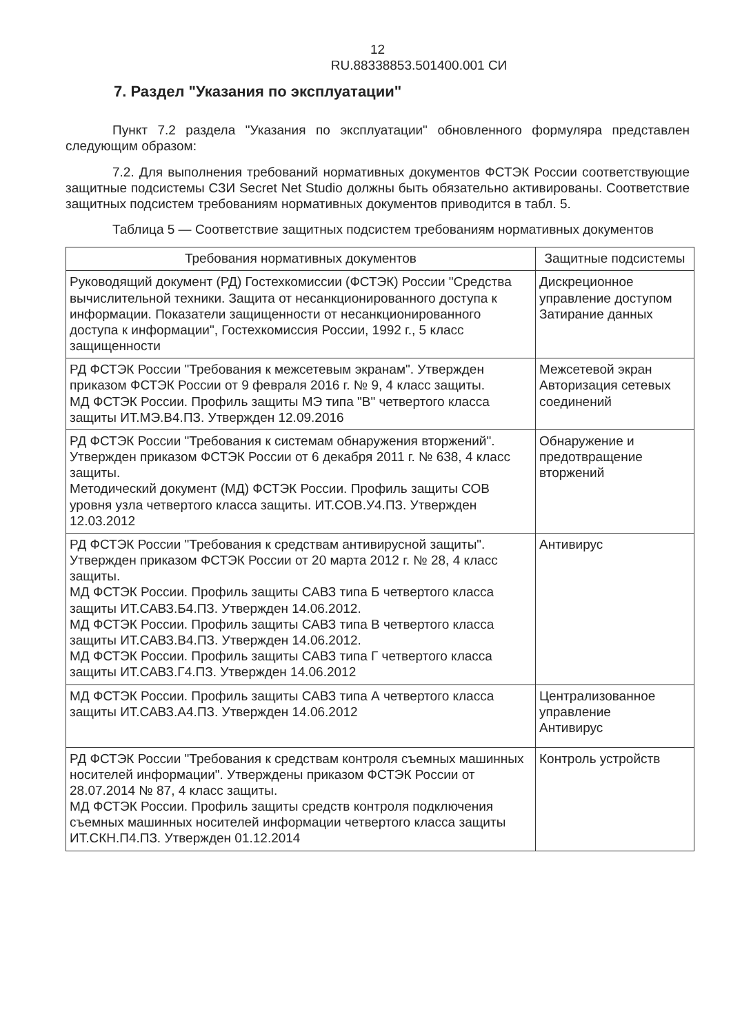12
RU.88338853.501400.001 СИ
7. Раздел "Указания по эксплуатации"
Пункт 7.2 раздела "Указания по эксплуатации" обновленного формуляра представлен следующим образом:
7.2. Для выполнения требований нормативных документов ФСТЭК России соответствующие защитные подсистемы СЗИ Secret Net Studio должны быть обязательно активированы. Соответствие защитных подсистем требованиям нормативных документов приводится в табл. 5.
Таблица 5 — Соответствие защитных подсистем требованиям нормативных документов
| Требования нормативных документов | Защитные подсистемы |
| --- | --- |
| Руководящий документ (РД) Гостехкомиссии (ФСТЭК) России "Средства вычислительной техники. Защита от несанкционированного доступа к информации. Показатели защищенности от несанкционированного доступа к информации", Гостехкомиссия России, 1992 г., 5 класс защищенности | Дискреционное управление доступом Затирание данных |
| РД ФСТЭК России "Требования к межсетевым экранам". Утвержден приказом ФСТЭК России от 9 февраля 2016 г. № 9, 4 класс защиты. МД ФСТЭК России. Профиль защиты МЭ типа "В" четвертого класса защиты ИТ.МЭ.В4.ПЗ. Утвержден 12.09.2016 | Межсетевой экран Авторизация сетевых соединений |
| РД ФСТЭК России "Требования к системам обнаружения вторжений". Утвержден приказом ФСТЭК России от 6 декабря 2011 г. № 638, 4 класс защиты. Методический документ (МД) ФСТЭК России. Профиль защиты СОВ уровня узла четвертого класса защиты. ИТ.СОВ.У4.ПЗ. Утвержден 12.03.2012 | Обнаружение и предотвращение вторжений |
| РД ФСТЭК России "Требования к средствам антивирусной защиты". Утвержден приказом ФСТЭК России от 20 марта 2012 г. № 28, 4 класс защиты. МД ФСТЭК России. Профиль защиты САВЗ типа Б четвертого класса защиты ИТ.САВЗ.Б4.ПЗ. Утвержден 14.06.2012. МД ФСТЭК России. Профиль защиты САВЗ типа В четвертого класса защиты ИТ.САВЗ.В4.ПЗ. Утвержден 14.06.2012. МД ФСТЭК России. Профиль защиты САВЗ типа Г четвертого класса защиты ИТ.САВЗ.Г4.ПЗ. Утвержден 14.06.2012 | Антивирус |
| МД ФСТЭК России. Профиль защиты САВЗ типа А четвертого класса защиты ИТ.САВЗ.А4.ПЗ. Утвержден 14.06.2012 | Централизованное управление Антивирус |
| РД ФСТЭК России "Требования к средствам контроля съемных машинных носителей информации". Утверждены приказом ФСТЭК России от 28.07.2014 № 87, 4 класс защиты. МД ФСТЭК России. Профиль защиты средств контроля подключения съемных машинных носителей информации четвертого класса защиты ИТ.СКН.П4.ПЗ. Утвержден 01.12.2014 | Контроль устройств |